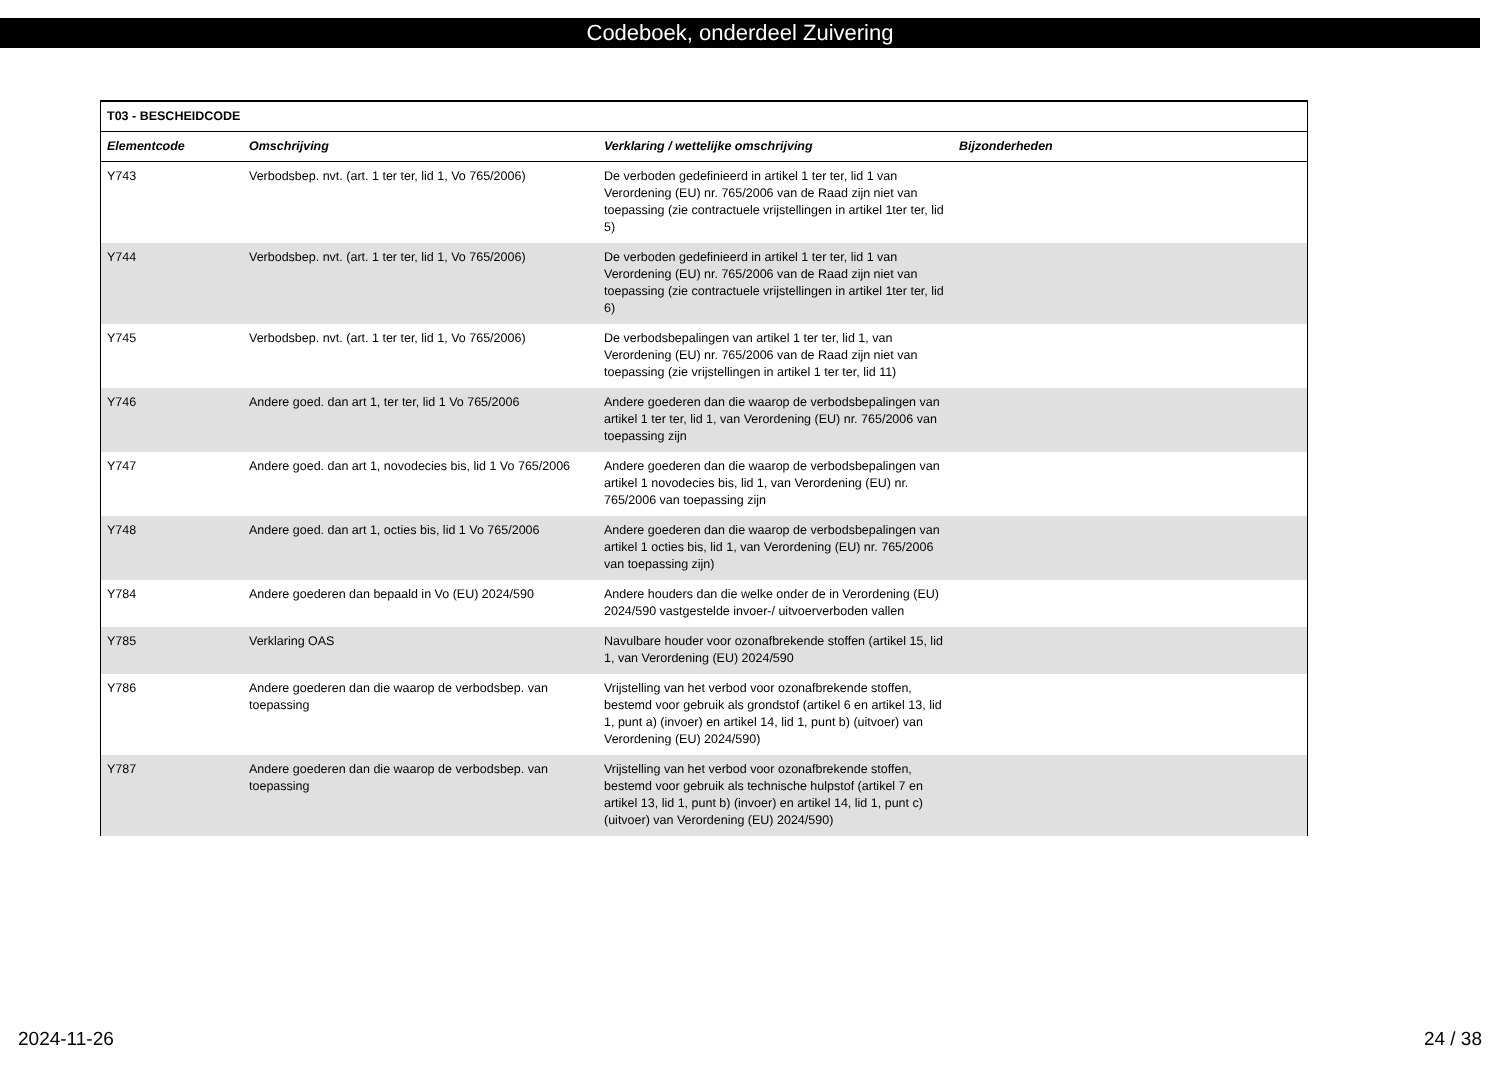Codeboek, onderdeel Zuivering
| T03 - BESCHEIDCODE | | | |
| --- | --- | --- | --- |
| Elementcode | Omschrijving | Verklaring / wettelijke omschrijving | Bijzonderheden |
| Y743 | Verbodsbep. nvt. (art. 1 ter ter, lid 1, Vo 765/2006) | De verboden gedefinieerd in artikel 1 ter ter, lid 1 van Verordening (EU) nr. 765/2006 van de Raad zijn niet van toepassing (zie contractuele vrijstellingen in artikel 1ter ter, lid 5) | |
| Y744 | Verbodsbep. nvt. (art. 1 ter ter, lid 1, Vo 765/2006) | De verboden gedefinieerd in artikel 1 ter ter, lid 1 van Verordening (EU) nr. 765/2006 van de Raad zijn niet van toepassing (zie contractuele vrijstellingen in artikel 1ter ter, lid 6) | |
| Y745 | Verbodsbep. nvt. (art. 1 ter ter, lid 1, Vo 765/2006) | De verbodsbepalingen van artikel 1 ter ter, lid 1, van Verordening (EU) nr. 765/2006 van de Raad zijn niet van toepassing (zie vrijstellingen in artikel 1 ter ter, lid 11) | |
| Y746 | Andere goed. dan art 1, ter ter, lid 1 Vo 765/2006 | Andere goederen dan die waarop de verbodsbepalingen van artikel 1 ter ter, lid 1, van Verordening (EU) nr. 765/2006 van toepassing zijn | |
| Y747 | Andere goed. dan art 1, novodecies bis, lid 1 Vo 765/2006 | Andere goederen dan die waarop de verbodsbepalingen van artikel 1 novodecies bis, lid 1, van Verordening (EU) nr. 765/2006 van toepassing zijn | |
| Y748 | Andere goed. dan art 1, octies bis, lid 1 Vo 765/2006 | Andere goederen dan die waarop de verbodsbepalingen van artikel 1 octies bis, lid 1, van Verordening (EU) nr. 765/2006 van toepassing zijn) | |
| Y784 | Andere goederen dan bepaald in Vo (EU) 2024/590 | Andere houders dan die welke onder de in Verordening (EU) 2024/590 vastgestelde invoer-/ uitvoerverboden vallen | |
| Y785 | Verklaring OAS | Navulbare houder voor ozonafbrekende stoffen (artikel 15, lid 1, van Verordening (EU) 2024/590 | |
| Y786 | Andere goederen dan die waarop de verbodsbep. van toepassing | Vrijstelling van het verbod voor ozonafbrekende stoffen, bestemd voor gebruik als grondstof (artikel 6 en artikel 13, lid 1, punt a) (invoer) en artikel 14, lid 1, punt b) (uitvoer) van Verordening (EU) 2024/590) | |
| Y787 | Andere goederen dan die waarop de verbodsbep. van toepassing | Vrijstelling van het verbod voor ozonafbrekende stoffen, bestemd voor gebruik als technische hulpstof (artikel 7 en artikel 13, lid 1, punt b) (invoer) en artikel 14, lid 1, punt c) (uitvoer) van Verordening (EU) 2024/590) | |
2024-11-26 24 / 38